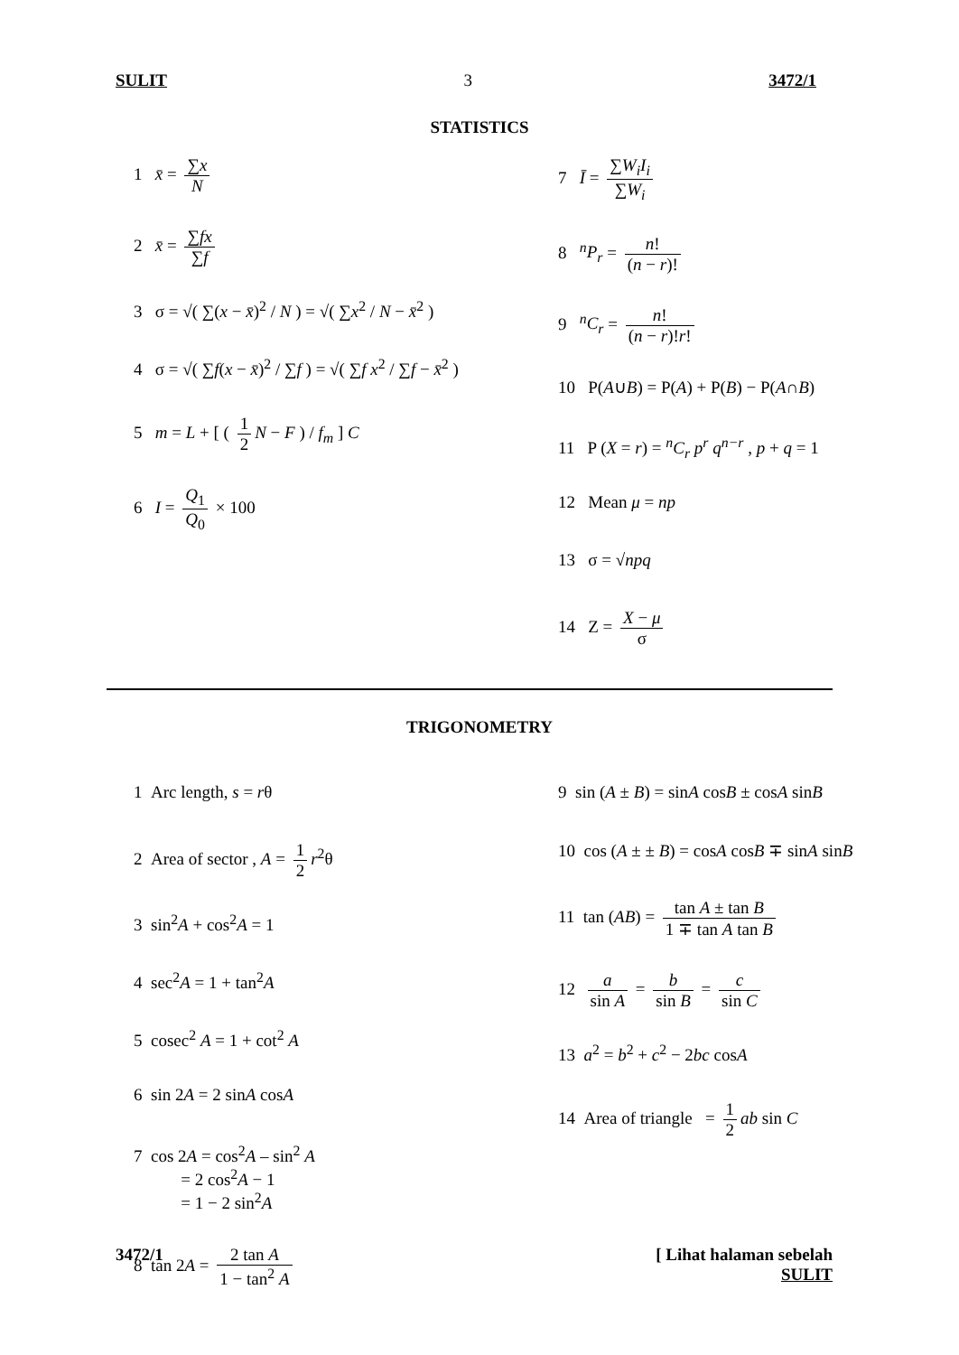SULIT 3 3472/1
STATISTICS
1 x̄ = ∑x N
2 x̄ = ∑fx ∑f
3 σ = √( ∑(x − x̄)<sup>2</sup> / N ) = √( ∑x<sup>2</sup> / N − x̄<sup>2</sup> )
4 σ = √( ∑f(x − x̄)<sup>2</sup> / ∑f ) = √( ∑f x<sup>2</sup> / ∑f − x̄<sup>2</sup> )
5 m = L + [ ( 1 2 N − F ) / f<sub>m</sub> ] C
6 I = Q<sub>1</sub> Q<sub>0</sub> × 100
7 Ī = ∑W<sub>i</sub>I<sub>i</sub> ∑W<sub>i</sub>
8 <sup>n</sup>P<sub>r</sub> = n! (n − r)!
9 <sup>n</sup>C<sub>r</sub> = n! (n − r)!r!
10 P(A∪B) = P(A) + P(B) − P(A∩B)
11 P (X = r) = <sup>n</sup>C<sub>r</sub> p<sup>r</sup> q<sup>n−r</sup> , p + q = 1
12 Mean μ = np
13 σ = √npq
14 Z = X − μ σ
TRIGONOMETRY
1 Arc length, s = rθ
2 Area of sector , A = 1 2 r<sup>2</sup>θ
3 sin<sup>2</sup>A + cos<sup>2</sup>A = 1
4 sec<sup>2</sup>A = 1 + tan<sup>2</sup>A
5 cosec<sup>2</sup> A = 1 + cot<sup>2</sup> A
6 sin 2A = 2 sinA cosA
7 cos 2A = cos<sup>2</sup>A – sin<sup>2</sup> A
= 2 cos<sup>2</sup>A − 1
= 1 − 2 sin<sup>2</sup>A
8 tan 2A = 2 tan A 1 − tan<sup>2</sup> A
9 sin (A ± B) = sinA cosB ± cosA sinB
10 cos (A ± ± B) = cosA cosB ∓ sinA sinB
11 tan (AB) = tan A ± tan B 1 ∓ tan A tan B
12 a sin A = b sin B = c sin C
13 a<sup>2</sup> = b<sup>2</sup> + c<sup>2</sup> − 2bc cosA
14 Area of triangle = 1 2 ab sin C
3472/1 [ Lihat halaman sebelah
SULIT